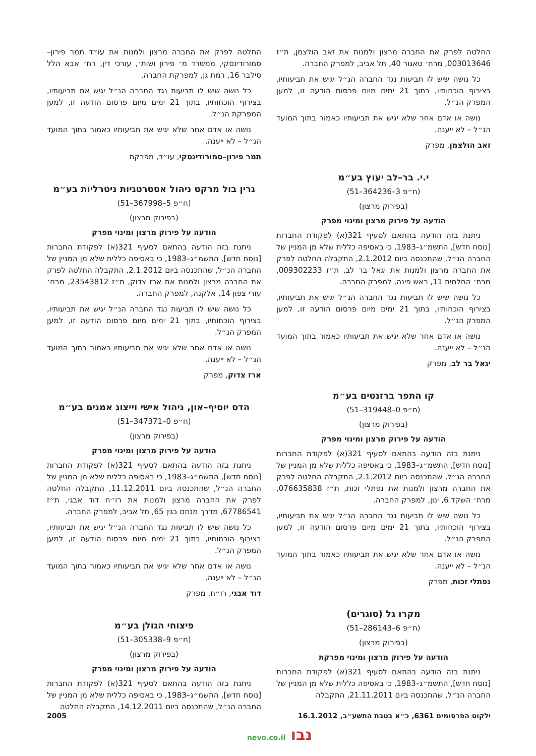החלטה לפרק את החברה מרצון ולמנות את זאב הולצמן, ת״ז 003013646, מרח׳ טאגור 40, תל אביב, למפרק החברה.
כל נושה שיש לו תביעות נגד החברה הנ״ל יגיש את תביעותיו, בצירוף הוכחותיו, בתוך 21 ימים מיום פרסום הודעה זו, למען המפרק הנ״ל.
נושה או אדם אחר שלא יגיש את תביעותיו כאמור בתוך המועד הנ״ל – לא ייענה.
זאב הולצמן, מפרק
י.י. בר–לב יעוץ בע״מ
(ח״פ 3–364236–51)
(בפירוק מרצון)
הודעה על פירוק מרצון ומינוי מפרק
ניתנת בזה הודעה בהתאם לסעיף 321(א) לפקודת החברות [נוסח חדש], התשמ״ג–1983, כי באסיפה כללית שלא מן המניין של החברה הנ״ל, שהתכנסה ביום 2.1.2012, התקבלה החלטה לפרק את החברה מרצון ולמנות את יגאל בר לב, ת״ז 009302233, מרח׳ החלמית 11, ראש פינה, למפרק החברה.
כל נושה שיש לו תביעות נגד החברה הנ״ל יגיש את תביעותיו, בצירוף הוכחותיו, בתוך 21 ימים מיום פרסום הודעה זו, למען המפרק הנ״ל.
נושה או אדם אחר שלא יגיש את תביעותיו כאמור בתוך המועד הנ״ל – לא ייענה.
יגאל בר לב, מפרק
קו התפר ברזנטים בע״מ
(ח״פ 0–319448–51)
(בפירוק מרצון)
הודעה על פירוק מרצון ומינוי מפרק
ניתנת בזה הודעה בהתאם לסעיף 321(א) לפקודת החברות [נוסח חדש], התשמ״ג–1983, כי באסיפה כללית שלא מן המניין של החברה הנ״ל, שהתכנסה ביום 2.1.2012, התקבלה החלטה לפרק את החברה מרצון ולמנות את נפתלי זכות, ת״ז 076635838, מרח׳ השקד 6, ינון, למפרק החברה.
כל נושה שיש לו תביעות נגד החברה הנ״ל יגיש את תביעותיו, בצירוף הוכחותיו, בתוך 21 ימים מיום פרסום הודעה זו, למען המפרק הנ״ל.
נושה או אדם אחר שלא יגיש את תביעותיו כאמור בתוך המועד הנ״ל – לא ייענה.
נפתלי זכות, מפרק
מקרו גל (סוגרים)
(ח״פ 6–286143–51)
(בפירוק מרצון)
הודעה על פירוק מרצון ומינוי מפרקת
ניתנת בזה הודעה בהתאם לסעיף 321(א) לפקודת החברות [נוסח חדש], התשמ״ג–1983, כי באסיפה כללית שלא מן המניין של החברה הנ״ל, שהתכנסה ביום 21.11.2011, התקבלה
החלטה לפרק את החברה מרצון ולמנות את עו״ד תמר פירון–סמורודינסקי, ממשרד מ׳ פירון ושות׳, עורכי דין, רח׳ אבא הלל סילבר 16, רמת גן, למפרקת החברה.
כל נושה שיש לו תביעות נגד החברה הנ״ל יגיש את תביעותיו, בצירוף הוכחותיו, בתוך 21 ימים מיום פרסום הודעה זו, למען המפרקת הנ״ל.
נושה או אדם אחר שלא יגיש את תביעותיו כאמור בתוך המועד הנ״ל – לא ייענה.
תמר פירון–סמורודינסקי, עו״ד, מפרקת
גרין בול מרקט ניהול אסטרטגיות ניטרליות בע״מ
(ח״פ 5–367998–51)
(בפירוק מרצון)
הודעה על פירוק מרצון ומינוי מפרק
ניתנת בזה הודעה בהתאם לסעיף 321(א) לפקודת החברות [נוסח חדש], התשמ״ג–1983, כי באסיפה כללית שלא מן המניין של החברה הנ״ל, שהתכנסה ביום 2.1.2012, התקבלה החלטה לפרק את החברה מרצון ולמנות את ארז צדוק, ת״ז 23543812, מרח׳ עורי צפון 14, אלקנה, למפרק החברה.
כל נושה שיש לו תביעות נגד החברה הנ״ל יגיש את תביעותיו, בצירוף הוכחותיו, בתוך 21 ימים מיום פרסום הודעה זו, למען המפרק הנ״ל.
נושה או אדם אחר שלא יגיש את תביעותיו כאמור בתוך המועד הנ״ל – לא ייענה.
ארז צדוק, מפרק
הדס יוסיף–און, ניהול אישי וייצוג אמנים בע״מ
(ח״פ 0–347371–51)
(בפירוק מרצון)
הודעה על פירוק מרצון ומינוי מפרק
ניתנת בזה הודעה בהתאם לסעיף 321(א) לפקודת החברות [נוסח חדש], התשמ״ג–1983, כי באסיפה כללית שלא מן המניין של החברה הנ״ל, שהתכנסה ביום 11.12.2011, התקבלה החלטה לפרק את החברה מרצון ולמנות את רו״ח דוד אבגי, ת״ז 67786541, מדרך מנחם בגין 65, תל אביב, למפרק החברה.
כל נושה שיש לו תביעות נגד החברה הנ״ל יגיש את תביעותיו, בצירוף הוכחותיו, בתוך 21 ימים מיום פרסום הודעה זו, למען המפרק הנ״ל.
נושה או אדם אחר שלא יגיש את תביעותיו כאמור בתוך המועד הנ״ל – לא ייענה.
דוד אבגי, רו״ח, מפרק
פיצוחי הגולן בע״מ
(ח״פ 9–305338–51)
(בפירוק מרצון)
הודעה על פירוק מרצון ומינוי מפרק
ניתנת בזה הודעה בהתאם לסעיף 321(א) לפקודת החברות [נוסח חדש], התשמ״ג–1983, כי באסיפה כללית שלא מן המניין של החברה הנ״ל, שהתכנסה ביום 14.12.2011, התקבלה החלטה
ילקוט הפרסומים 6361, כ״א בטבת התשע״ב, 16.1.2012 2005
נבו nevo.co.il